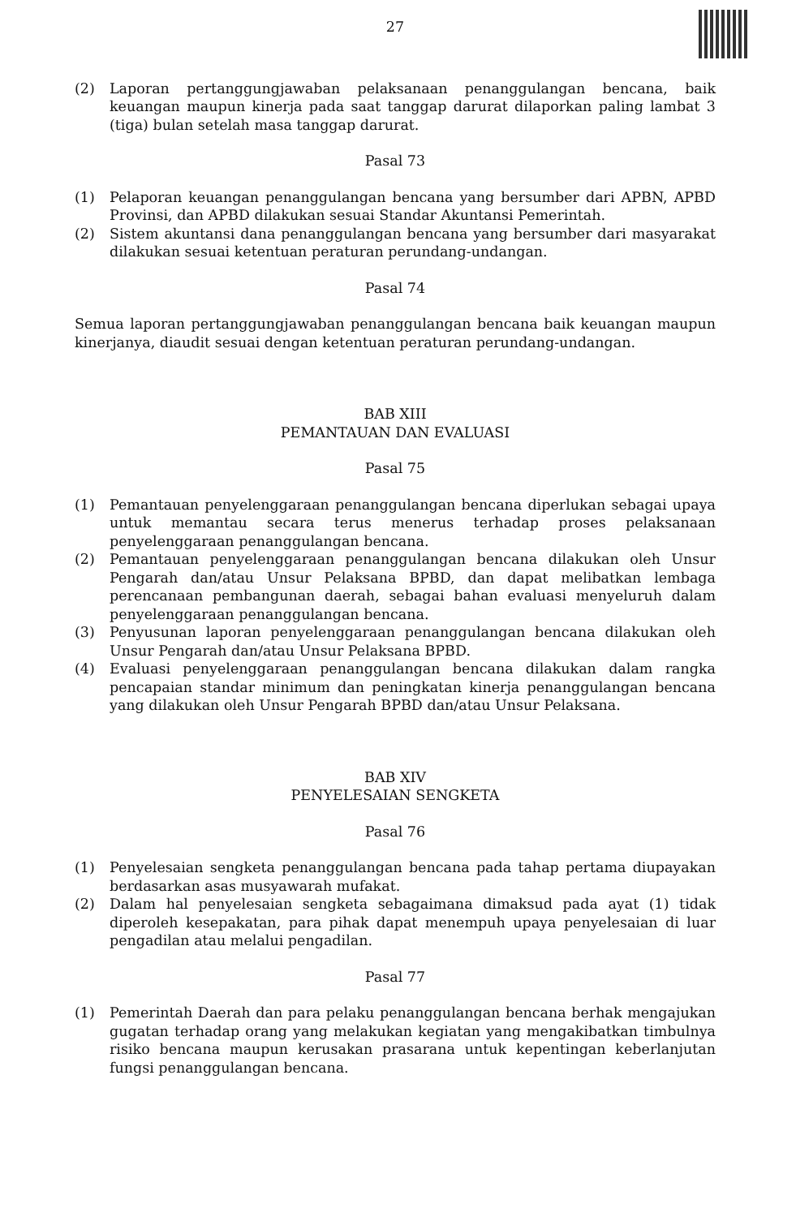27
(2) Laporan pertanggungjawaban pelaksanaan penanggulangan bencana, baik keuangan maupun kinerja pada saat tanggap darurat dilaporkan paling lambat 3 (tiga) bulan setelah masa tanggap darurat.
Pasal 73
(1) Pelaporan keuangan penanggulangan bencana yang bersumber dari APBN, APBD Provinsi, dan APBD dilakukan sesuai Standar Akuntansi Pemerintah.
(2) Sistem akuntansi dana penanggulangan bencana yang bersumber dari masyarakat dilakukan sesuai ketentuan peraturan perundang-undangan.
Pasal 74
Semua laporan pertanggungjawaban penanggulangan bencana baik keuangan maupun kinerjanya, diaudit sesuai dengan ketentuan peraturan perundang-undangan.
BAB XIII
PEMANTAUAN DAN EVALUASI
Pasal 75
(1) Pemantauan penyelenggaraan penanggulangan bencana diperlukan sebagai upaya untuk memantau secara terus menerus terhadap proses pelaksanaan penyelenggaraan penanggulangan bencana.
(2) Pemantauan penyelenggaraan penanggulangan bencana dilakukan oleh Unsur Pengarah dan/atau Unsur Pelaksana BPBD, dan dapat melibatkan lembaga perencanaan pembangunan daerah, sebagai bahan evaluasi menyeluruh dalam penyelenggaraan penanggulangan bencana.
(3) Penyusunan laporan penyelenggaraan penanggulangan bencana dilakukan oleh Unsur Pengarah dan/atau Unsur Pelaksana BPBD.
(4) Evaluasi penyelenggaraan penanggulangan bencana dilakukan dalam rangka pencapaian standar minimum dan peningkatan kinerja penanggulangan bencana yang dilakukan oleh Unsur Pengarah BPBD dan/atau Unsur Pelaksana.
BAB XIV
PENYELESAIAN SENGKETA
Pasal 76
(1) Penyelesaian sengketa penanggulangan bencana pada tahap pertama diupayakan berdasarkan asas musyawarah mufakat.
(2) Dalam hal penyelesaian sengketa sebagaimana dimaksud pada ayat (1) tidak diperoleh kesepakatan, para pihak dapat menempuh upaya penyelesaian di luar pengadilan atau melalui pengadilan.
Pasal 77
(1) Pemerintah Daerah dan para pelaku penanggulangan bencana berhak mengajukan gugatan terhadap orang yang melakukan kegiatan yang mengakibatkan timbulnya risiko bencana maupun kerusakan prasarana untuk kepentingan keberlanjutan fungsi penanggulangan bencana.